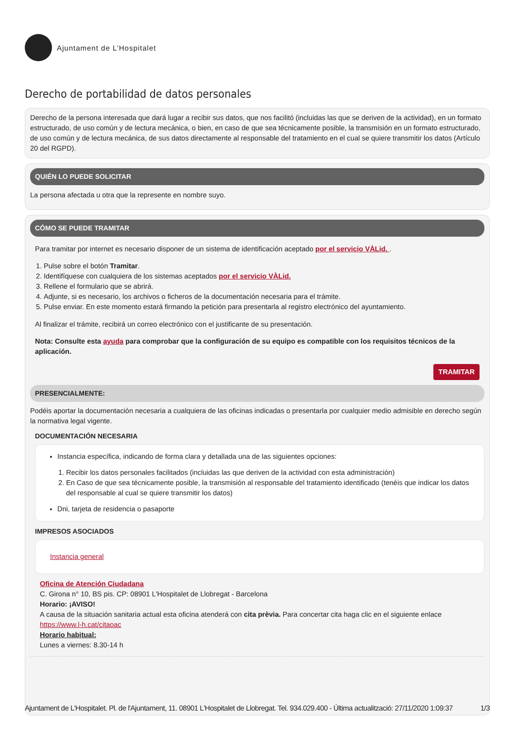Ajuntament de L’Hospitalet
Derecho de portabilidad de datos personales
Derecho de la persona interesada que dará lugar a recibir sus datos, que nos facilitó (incluidas las que se deriven de la actividad), en un formato estructurado, de uso común y de lectura mecánica, o bien, en caso de que sea técnicamente posible, la transmisión en un formato estructurado, de uso común y de lectura mecánica, de sus datos directamente al responsable del tratamiento en el cual se quiere transmitir los datos (Artículo 20 del RGPD).
QUIÉN LO PUEDE SOLICITAR
La persona afectada u otra que la represente en nombre suyo.
CÓMO SE PUEDE TRAMITAR
Para tramitar por internet es necesario disponer de un sistema de identificación aceptado por el servicio VÀLid. .
1. Pulse sobre el botón Tramitar.
2. Identifíquese con cualquiera de los sistemas aceptados por el servicio VÀLid.
3. Rellene el formulario que se abrirá.
4. Adjunte, si es necesario, los archivos o ficheros de la documentación necesaria para el trámite.
5. Pulse enviar. En este momento estará firmando la petición para presentarla al registro electrónico del ayuntamiento.
Al finalizar el trámite, recibirá un correo electrónico con el justificante de su presentación.
Nota: Consulte esta ayuda para comprobar que la configuración de su equipo es compatible con los requisitos técnicos de la aplicación.
TRAMITAR
PRESENCIALMENTE:
Podéis aportar la documentación necesaria a cualquiera de las oficinas indicadas o presentarla por cualquier medio admisible en derecho según la normativa legal vigente.
DOCUMENTACIÓN NECESARIA
Instancia específica, indicando de forma clara y detallada una de las siguientes opciones:
1. Recibir los datos personales facilitados (incluidas las que deriven de la actividad con esta administración)
2. En Caso de que sea técnicamente posible, la transmisión al responsable del tratamiento identificado (tenéis que indicar los datos del responsable al cual se quiere transmitir los datos)
Dni, tarjeta de residencia o pasaporte
IMPRESOS ASOCIADOS
Instancia general
Oficina de Atención Ciudadana
C. Girona n° 10, BS pis. CP: 08901 L'Hospitalet de Llobregat - Barcelona
Horario: ¡AVISO!
A causa de la situación sanitaria actual esta oficina atenderá con cita prèvia. Para concertar cita haga clic en el siguiente enlace https://www.l-h.cat/citaoac
Horario habitual:
Lunes a viernes: 8.30-14 h
Ajuntament de L'Hospitalet. Pl. de l'Ajuntament, 11. 08901 L'Hospitalet de Llobregat. Tel. 934.029.400 - Última actualització: 27/11/2020 1:09:37 1/3